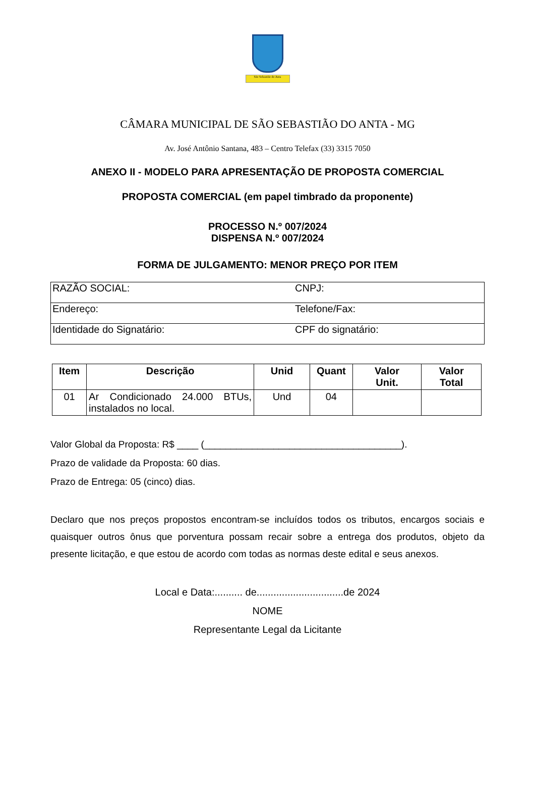São Sebastião do Anta
CÂMARA MUNICIPAL DE SÃO SEBASTIÃO DO ANTA - MG
Av. José Antônio Santana, 483 – Centro Telefax (33) 3315 7050
ANEXO II - MODELO PARA APRESENTAÇÃO DE PROPOSTA COMERCIAL
PROPOSTA COMERCIAL (em papel timbrado da proponente)
PROCESSO N.º 007/2024
DISPENSA N.º 007/2024
FORMA DE JULGAMENTO: MENOR PREÇO POR ITEM
| RAZÃO SOCIAL: | CNPJ: |
| Endereço: | Telefone/Fax: |
| Identidade do Signatário: | CPF do signatário: |
| Item | Descrição | Unid | Quant | Valor Unit. | Valor Total |
| --- | --- | --- | --- | --- | --- |
| 01 | Ar Condicionado 24.000 BTUs, instalados no local. | Und | 04 | | |
Valor Global da Proposta: R$ ____ (_____________________________________).
Prazo de validade da Proposta: 60 dias.
Prazo de Entrega: 05 (cinco) dias.
Declaro que nos preços propostos encontram-se incluídos todos os tributos, encargos sociais e quaisquer outros ônus que porventura possam recair sobre a entrega dos produtos, objeto da presente licitação, e que estou de acordo com todas as normas deste edital e seus anexos.
Local e Data:.......... de...............................de 2024
NOME
Representante Legal da Licitante